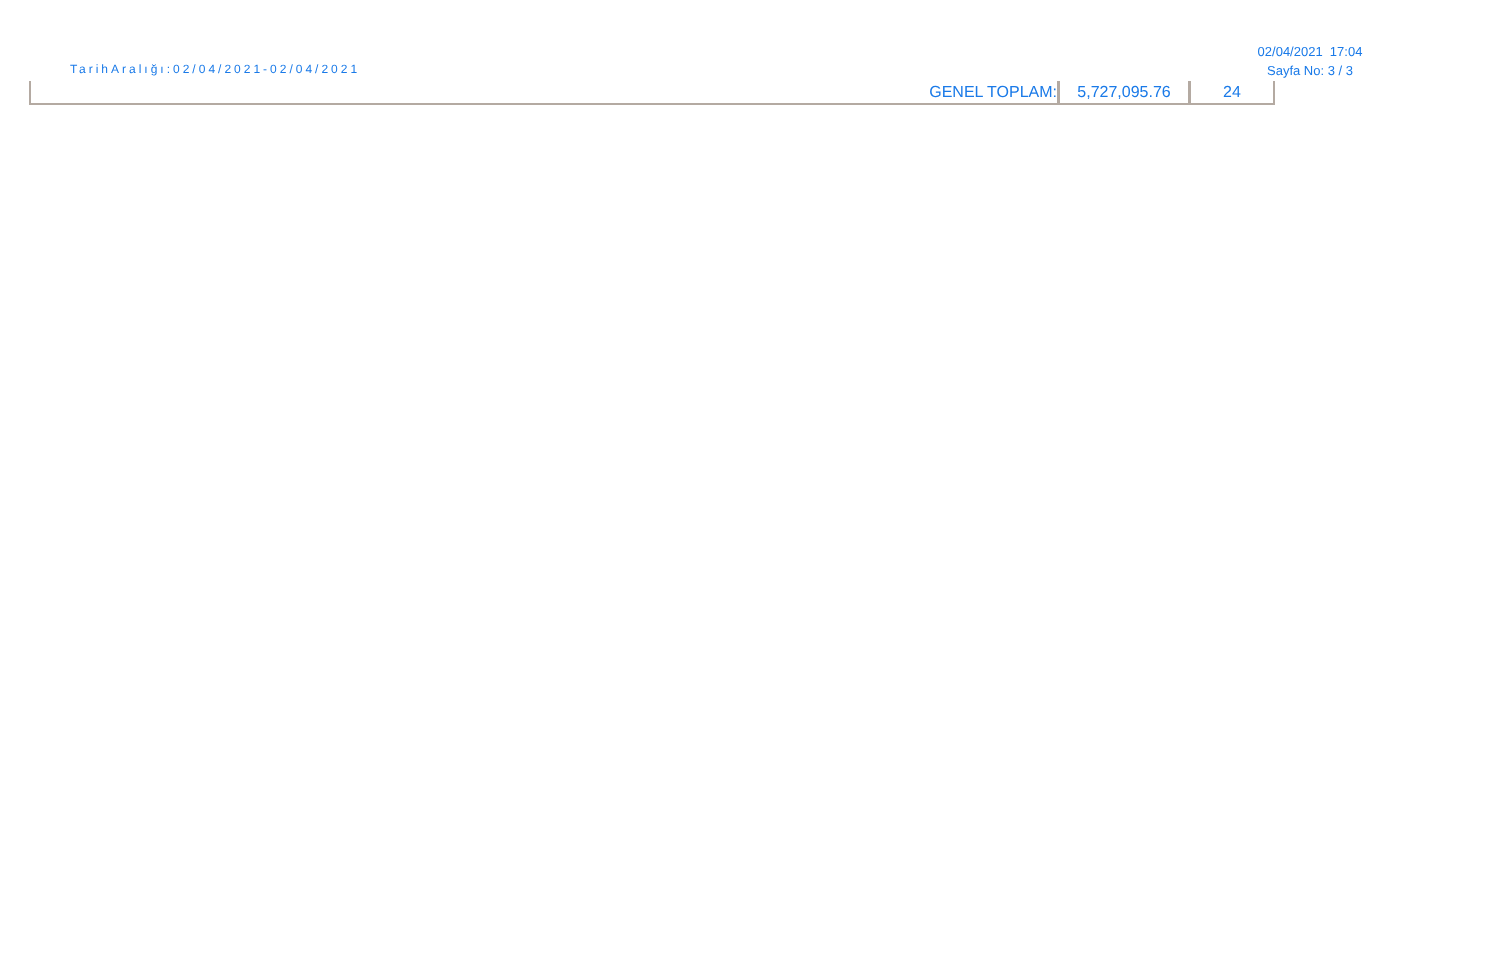TarihAralığı:02/04/2021-02/04/2021
02/04/2021 17:04
Sayfa No: 3 / 3
| GENEL TOPLAM: | 5,727,095.76 | 24 |